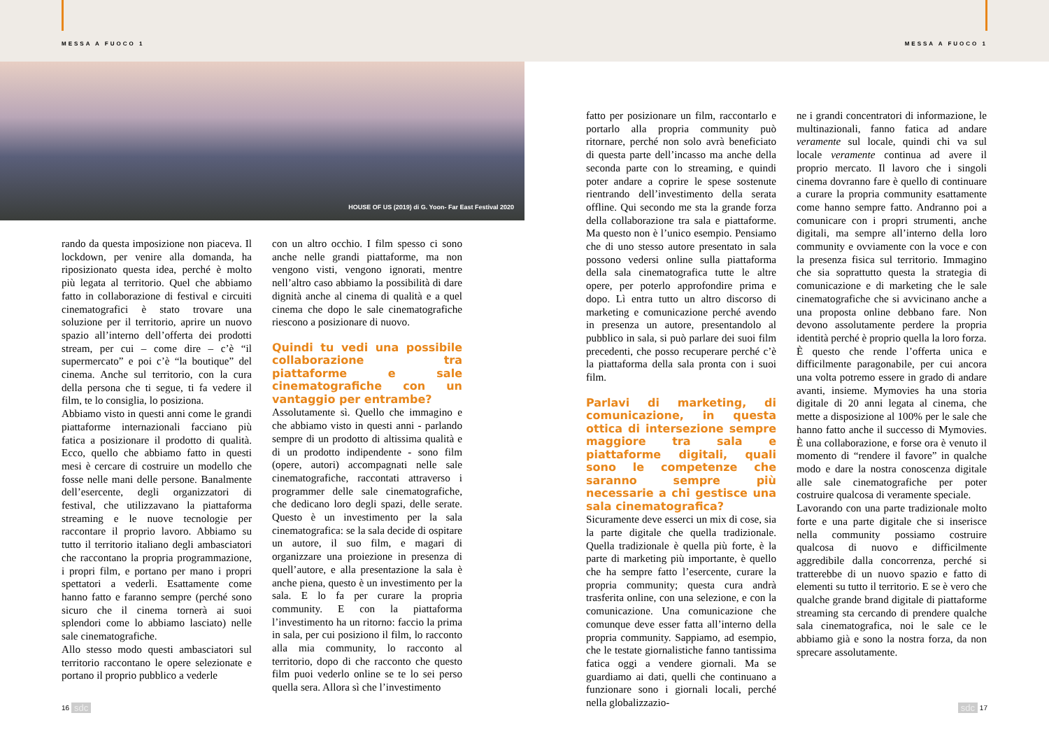MESSA A FUOCO 1
HOUSE OF US (2019) di G. Yoon- Far East Festival 2020
rando da questa imposizione non piaceva. Il lockdown, per venire alla domanda, ha riposizionato questa idea, perché è molto più legata al territorio. Quel che abbiamo fatto in collaborazione di festival e circuiti cinematografici è stato trovare una soluzione per il territorio, aprire un nuovo spazio all’interno dell’offerta dei prodotti stream, per cui – come dire – c’è “il supermercato” e poi c’è “la boutique” del cinema. Anche sul territorio, con la cura della persona che ti segue, ti fa vedere il film, te lo consiglia, lo posiziona.
Abbiamo visto in questi anni come le grandi piattaforme internazionali facciano più fatica a posizionare il prodotto di qualità. Ecco, quello che abbiamo fatto in questi mesi è cercare di costruire un modello che fosse nelle mani delle persone. Banalmente dell’esercente, degli organizzatori di festival, che utilizzavano la piattaforma streaming e le nuove tecnologie per raccontare il proprio lavoro. Abbiamo su tutto il territorio italiano degli ambasciatori che raccontano la propria programmazione, i propri film, e portano per mano i propri spettatori a vederli. Esattamente come hanno fatto e faranno sempre (perché sono sicuro che il cinema tornerà ai suoi splendori come lo abbiamo lasciato) nelle sale cinematografiche.
Allo stesso modo questi ambasciatori sul territorio raccontano le opere selezionate e portano il proprio pubblico a vederle
con un altro occhio. I film spesso ci sono anche nelle grandi piattaforme, ma non vengono visti, vengono ignorati, mentre nell’altro caso abbiamo la possibilità di dare dignità anche al cinema di qualità e a quel cinema che dopo le sale cinematografiche riescono a posizionare di nuovo.
Quindi tu vedi una possibile collaborazione tra piattaforme e sale cinematografiche con un vantaggio per entrambe?
Assolutamente sì. Quello che immagino e che abbiamo visto in questi anni - parlando sempre di un prodotto di altissima qualità e di un prodotto indipendente - sono film (opere, autori) accompagnati nelle sale cinematografiche, raccontati attraverso i programmer delle sale cinematografiche, che dedicano loro degli spazi, delle serate. Questo è un investimento per la sala cinematografica: se la sala decide di ospitare un autore, il suo film, e magari di organizzare una proiezione in presenza di quell’autore, e alla presentazione la sala è anche piena, questo è un investimento per la sala. E lo fa per curare la propria community. E con la piattaforma l’investimento ha un ritorno: faccio la prima in sala, per cui posiziono il film, lo racconto alla mia community, lo racconto al territorio, dopo di che racconto che questo film puoi vederlo online se te lo sei perso quella sera. Allora sì che l’investimento
16 sdc
MESSA A FUOCO 1
fatto per posizionare un film, raccontarlo e portarlo alla propria community può ritornare, perché non solo avrà beneficiato di questa parte dell’incasso ma anche della seconda parte con lo streaming, e quindi poter andare a coprire le spese sostenute rientrando dell’investimento della serata offline. Qui secondo me sta la grande forza della collaborazione tra sala e piattaforme. Ma questo non è l’unico esempio. Pensiamo che di uno stesso autore presentato in sala possono vedersi online sulla piattaforma della sala cinematografica tutte le altre opere, per poterlo approfondire prima e dopo. Lì entra tutto un altro discorso di marketing e comunicazione perché avendo in presenza un autore, presentandolo al pubblico in sala, si può parlare dei suoi film precedenti, che posso recuperare perché c’è la piattaforma della sala pronta con i suoi film.
Parlavi di marketing, di comunicazione, in questa ottica di interse­zione sempre maggiore tra sala e piattaforme digitali, quali sono le competenze che saranno sempre più necessarie a chi gestisce una sala cinematografica?
Sicuramente deve esserci un mix di cose, sia la parte digitale che quella tradizionale. Quella tradizionale è quella più forte, è la parte di marketing più importante, è quello che ha sempre fatto l’esercente, curare la propria community; questa cura andrà trasferita online, con una selezione, e con la comunicazione. Una comunicazione che comunque deve esser fatta all’interno della propria community. Sappiamo, ad esempio, che le testate giornalistiche fanno tantissima fatica oggi a vendere giornali. Ma se guardiamo ai dati, quelli che continuano a funzionare sono i giornali locali, perché nella globalizzazio-
ne i grandi concentratori di informazione, le multinazionali, fanno fatica ad andare veramente sul locale, quindi chi va sul locale veramente continua ad avere il proprio mercato. Il lavoro che i singoli cinema dovranno fare è quello di continuare a curare la propria community esattamente come hanno sempre fatto. Andranno poi a comunicare con i propri strumenti, anche digitali, ma sempre all’interno della loro community e ovviamente con la voce e con la presenza fisica sul territorio. Immagino che sia soprattutto questa la strategia di comunicazione e di marketing che le sale cinematografiche che si avvicinano anche a una proposta online debbano fare. Non devono assolutamente perdere la propria identità perché è proprio quella la loro forza.
È questo che rende l’offerta unica e difficilmente paragonabile, per cui ancora una volta potremo essere in grado di andare avanti, insieme. Mymovies ha una storia digitale di 20 anni legata al cinema, che mette a disposizione al 100% per le sale che hanno fatto anche il successo di Mymovies. È una collaborazione, e forse ora è venuto il momento di “rendere il favore” in qualche modo e dare la nostra conoscenza digitale alle sale cinematografiche per poter costruire qualcosa di veramente speciale.
Lavorando con una parte tradizionale molto forte e una parte digitale che si inserisce nella community possiamo costruire qualcosa di nuovo e difficilmente aggredibile dalla concorrenza, perché si tratterebbe di un nuovo spazio e fatto di elementi su tutto il territorio. E se è vero che qualche grande brand digitale di piattaforme streaming sta cercando di prendere qualche sala cinematografica, noi le sale ce le abbiamo già e sono la nostra forza, da non sprecare assolutamente.
sdc 17